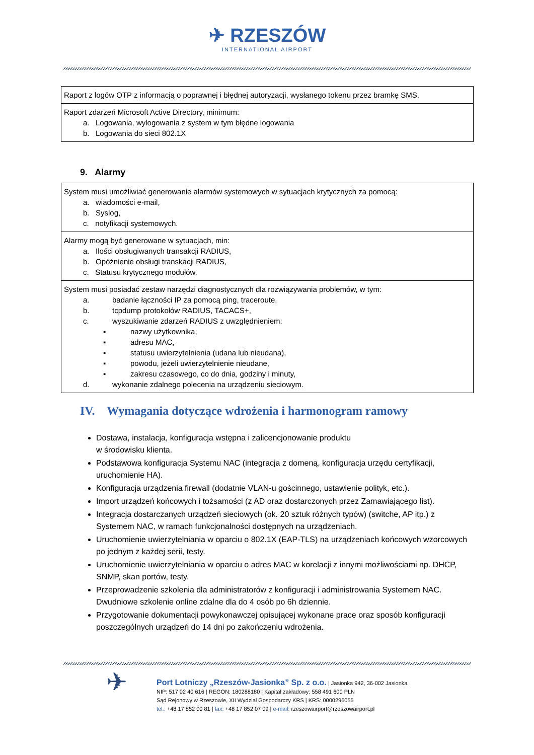✈ RZESZÓW
INTERNATIONAL AIRPORT
| Raport z logów OTP z informacją o poprawnej i błędnej autoryzacji, wysłanego tokenu przez bramkę SMS. |
| Raport zdarzeń Microsoft Active Directory, minimum: a. Logowania, wylogowania z system w tym błędne logowania b. Logowania do sieci 802.1X |
9. Alarmy
| System musi umożliwiać generowanie alarmów systemowych w sytuacjach krytycznych za pomocą: a. wiadomości e-mail, b. Syslog, c. notyfikacji systemowych. |
| Alarmy mogą być generowane w sytuacjach, min: a. Ilości obsługiwanych transakcji RADIUS, b. Opóźnienie obsługi transkacji RADIUS, c. Statusu krytycznego modułów. |
| System musi posiadać zestaw narzędzi diagnostycznych dla rozwiązywania problemów, w tym: a. badanie łączności IP za pomocą ping, traceroute, b. tcpdump protokołów RADIUS, TACACS+, c. wyszukiwanie zdarzeń RADIUS z uwzględnieniem: ▪ nazwy użytkownika, ▪ adresu MAC, ▪ statusu uwierzytelnienia (udana lub nieudana), ▪ powodu, jeżeli uwierzytelnienie nieudane, ▪ zakresu czasowego, co do dnia, godziny i minuty, d. wykonanie zdalnego polecenia na urządzeniu sieciowym. |
IV. Wymagania dotyczące wdrożenia i harmonogram ramowy
Dostawa, instalacja, konfiguracja wstępna i zalicencjonowanie produktu
w środowisku klienta.
Podstawowa konfiguracja Systemu NAC (integracja z domeną, konfiguracja urzędu certyfikacji, uruchomienie HA).
Konfiguracja urządzenia firewall (dodatnie VLAN-u gościnnego, ustawienie polityk, etc.).
Import urządzeń końcowych i tożsamości (z AD oraz dostarczonych przez Zamawiającego list).
Integracja dostarczanych urządzeń sieciowych (ok. 20 sztuk różnych typów) (switche, AP itp.) z Systemem NAC, w ramach funkcjonalności dostępnych na urządzeniach.
Uruchomienie uwierzytelniania w oparciu o 802.1X (EAP-TLS) na urządzeniach końcowych wzorcowych po jednym z każdej serii, testy.
Uruchomienie uwierzytelniania w oparciu o adres MAC w korelacji z innymi możliwościami np. DHCP, SNMP, skan portów, testy.
Przeprowadzenie szkolenia dla administratorów z konfiguracji i administrowania Systemem NAC. Dwudniowe szkolenie online zdalne dla do 4 osób po 6h dziennie.
Przygotowanie dokumentacji powykonawczej opisującej wykonane prace oraz sposób konfiguracji poszczególnych urządzeń do 14 dni po zakończeniu wdrożenia.
✈
Port Lotniczy „Rzeszów-Jasionka” Sp. z o.o. | Jasionka 942, 36-002 Jasionka
NIP: 517 02 40 616 | REGON: 180288180 | Kapitał zakładowy: 558 491 600 PLN
Sąd Rejonowy w Rzeszowie, XII Wydział Gospodarczy KRS | KRS: 0000296055
tel.: +48 17 852 00 81 | fax: +48 17 852 07 09 | e-mail: rzeszowairport@rzeszowairport.pl